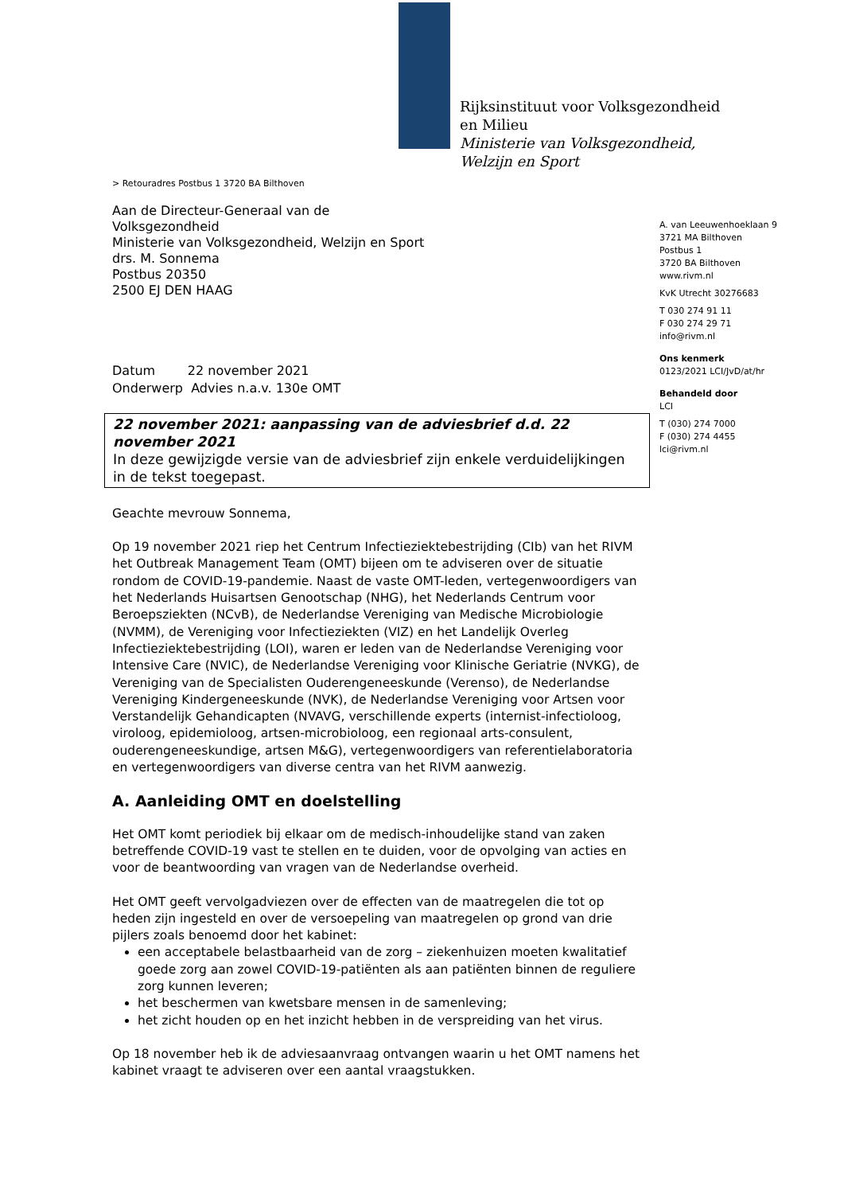Rijksinstituut voor Volksgezondheid
en Milieu
Ministerie van Volksgezondheid,
Welzijn en Sport
> Retouradres Postbus 1 3720 BA Bilthoven
Aan de Directeur-Generaal van de
Volksgezondheid
Ministerie van Volksgezondheid, Welzijn en Sport
drs. M. Sonnema
Postbus 20350
2500 EJ DEN HAAG
Datum 22 november 2021
Onderwerp Advies n.a.v. 130e OMT
22 november 2021: aanpassing van de adviesbrief d.d. 22 november 2021
In deze gewijzigde versie van de adviesbrief zijn enkele verduidelijkingen in de tekst toegepast.
Geachte mevrouw Sonnema,
Op 19 november 2021 riep het Centrum Infectieziektebestrijding (CIb) van het RIVM het Outbreak Management Team (OMT) bijeen om te adviseren over de situatie rondom de COVID-19-pandemie. Naast de vaste OMT-leden, vertegenwoordigers van het Nederlands Huisartsen Genootschap (NHG), het Nederlands Centrum voor Beroepsziekten (NCvB), de Nederlandse Vereniging van Medische Microbiologie (NVMM), de Vereniging voor Infectieziekten (VIZ) en het Landelijk Overleg Infectieziektebestrijding (LOI), waren er leden van de Nederlandse Vereniging voor Intensive Care (NVIC), de Nederlandse Vereniging voor Klinische Geriatrie (NVKG), de Vereniging van de Specialisten Ouderengeneeskunde (Verenso), de Nederlandse Vereniging Kindergeneeskunde (NVK), de Nederlandse Vereniging voor Artsen voor Verstandelijk Gehandicapten (NVAVG, verschillende experts (internist-infectioloog, viroloog, epidemioloog, artsen-microbioloog, een regionaal arts-consulent, ouderengeneeskundige, artsen M&G), vertegenwoordigers van referentielaboratoria en vertegenwoordigers van diverse centra van het RIVM aanwezig.
A. Aanleiding OMT en doelstelling
Het OMT komt periodiek bij elkaar om de medisch-inhoudelijke stand van zaken betreffende COVID-19 vast te stellen en te duiden, voor de opvolging van acties en voor de beantwoording van vragen van de Nederlandse overheid.
Het OMT geeft vervolgadviezen over de effecten van de maatregelen die tot op heden zijn ingesteld en over de versoepeling van maatregelen op grond van drie pijlers zoals benoemd door het kabinet:
een acceptabele belastbaarheid van de zorg – ziekenhuizen moeten kwalitatief goede zorg aan zowel COVID-19-patiënten als aan patiënten binnen de reguliere zorg kunnen leveren;
het beschermen van kwetsbare mensen in de samenleving;
het zicht houden op en het inzicht hebben in de verspreiding van het virus.
Op 18 november heb ik de adviesaanvraag ontvangen waarin u het OMT namens het kabinet vraagt te adviseren over een aantal vraagstukken.
A. van Leeuwenhoeklaan 9
3721 MA Bilthoven
Postbus 1
3720 BA Bilthoven
www.rivm.nl
KvK Utrecht 30276683
T 030 274 91 11
F 030 274 29 71
info@rivm.nl
Ons kenmerk
0123/2021 LCI/JvD/at/hr
Behandeld door
LCI
T (030) 274 7000
F (030) 274 4455
lci@rivm.nl